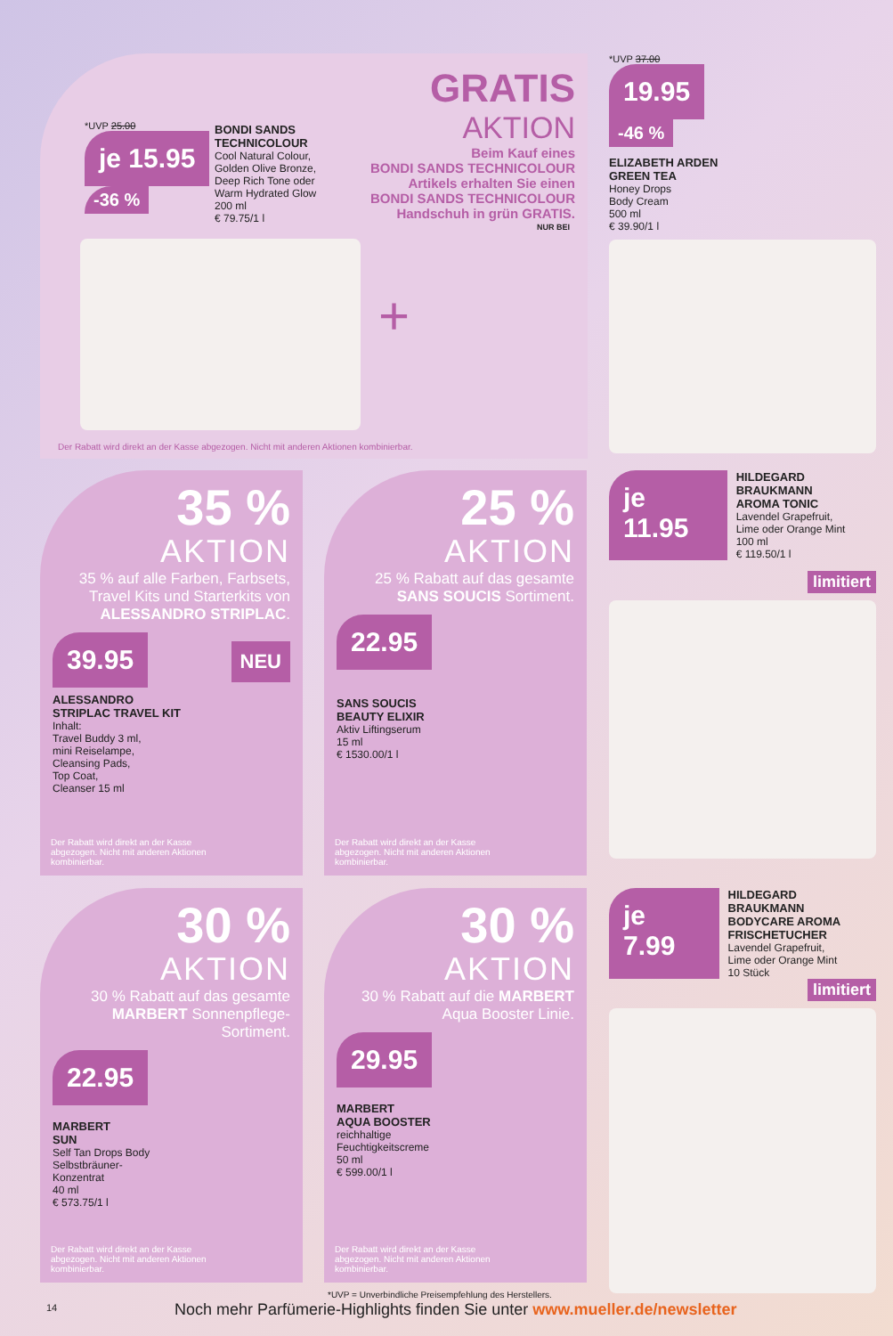GRATIS
AKTION
Beim Kauf eines
BONDI SANDS TECHNICOLOUR
Artikels erhalten Sie einen
BONDI SANDS TECHNICOLOUR
Handschuh in grün GRATIS.
*UVP 25.00
je 15.95
-36 %
BONDI SANDS
TECHNICOLOUR
Cool Natural Colour,
Golden Olive Bronze,
Deep Rich Tone oder
Warm Hydrated Glow
200 ml
€ 79.75/1 l
NUR BEI
+
Der Rabatt wird direkt an der Kasse abgezogen. Nicht mit anderen Aktionen kombinierbar.
*UVP 37.00
19.95
-46 %
ELIZABETH ARDEN
GREEN TEA
Honey Drops
Body Cream
500 ml
€ 39.90/1 l
35 %
AKTION
35 % auf alle Farben, Farbsets, Travel Kits und Starterkits von ALESSANDRO STRIPLAC.
39.95
NEU
ALESSANDRO
STRIPLAC TRAVEL KIT
Inhalt:
Travel Buddy 3 ml,
mini Reiselampe,
Cleansing Pads,
Top Coat,
Cleanser 15 ml
Der Rabatt wird direkt an der Kasse abgezogen. Nicht mit anderen Aktionen kombinierbar.
25 %
AKTION
25 % Rabatt auf das gesamte SANS SOUCIS Sortiment.
22.95
SANS SOUCIS
BEAUTY ELIXIR
Aktiv Liftingserum
15 ml
€ 1530.00/1 l
Der Rabatt wird direkt an der Kasse abgezogen. Nicht mit anderen Aktionen kombinierbar.
je 11.95
HILDEGARD BRAUKMANN
AROMA TONIC
Lavendel Grapefruit,
Lime oder Orange Mint
100 ml
€ 119.50/1 l
limitiert
30 %
AKTION
30 % Rabatt auf das gesamte MARBERT Sonnenpflege-Sortiment.
22.95
MARBERT
SUN
Self Tan Drops Body
Selbstbräuner-
Konzentrat
40 ml
€ 573.75/1 l
Der Rabatt wird direkt an der Kasse abgezogen. Nicht mit anderen Aktionen kombinierbar.
30 %
AKTION
30 % Rabatt auf die MARBERT Aqua Booster Linie.
29.95
MARBERT
AQUA BOOSTER
reichhaltige
Feuchtigkeitscreme
50 ml
€ 599.00/1 l
Der Rabatt wird direkt an der Kasse abgezogen. Nicht mit anderen Aktionen kombinierbar.
je 7.99
HILDEGARD BRAUKMANN
BODYCARE AROMA
FRISCHETUCHER
Lavendel Grapefruit,
Lime oder Orange Mint
10 Stück
limitiert
*UVP = Unverbindliche Preisempfehlung des Herstellers.
14
Noch mehr Parfümerie-Highlights finden Sie unter www.mueller.de/newsletter